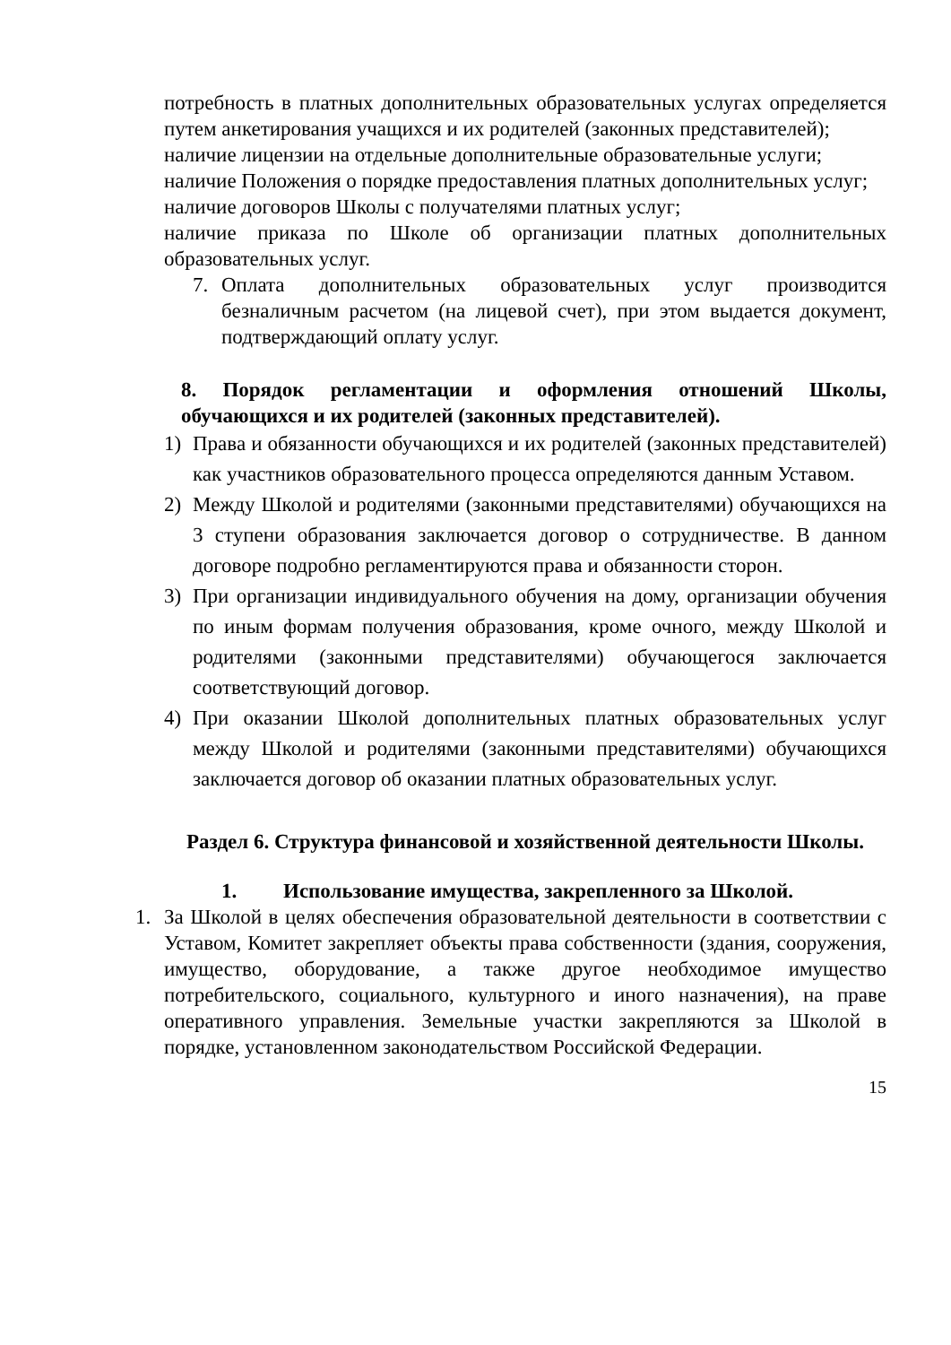потребность в платных дополнительных образовательных услугах определяется путем анкетирования учащихся и их родителей (законных представителей);
наличие лицензии на отдельные дополнительные образовательные услуги;
наличие Положения о порядке предоставления платных дополнительных услуг;
наличие договоров Школы с получателями платных услуг;
наличие приказа по Школе об организации платных дополнительных образовательных услуг.
7. Оплата дополнительных образовательных услуг производится безналичным расчетом (на лицевой счет), при этом выдается документ, подтверждающий оплату услуг.
8. Порядок регламентации и оформления отношений Школы, обучающихся и их родителей (законных представителей).
1) Права и обязанности обучающихся и их родителей (законных представителей) как участников образовательного процесса определяются данным Уставом.
2) Между Школой и родителями (законными представителями) обучающихся на 3 ступени образования заключается договор о сотрудничестве. В данном договоре подробно регламентируются права и обязанности сторон.
3) При организации индивидуального обучения на дому, организации обучения по иным формам получения образования, кроме очного, между Школой и родителями (законными представителями) обучающегося заключается соответствующий договор.
4) При оказании Школой дополнительных платных образовательных услуг между Школой и родителями (законными представителями) обучающихся заключается договор об оказании платных образовательных услуг.
Раздел 6. Структура финансовой и хозяйственной деятельности Школы.
1. Использование имущества, закрепленного за Школой.
1. За Школой в целях обеспечения образовательной деятельности в соответствии с Уставом, Комитет закрепляет объекты права собственности (здания, сооружения, имущество, оборудование, а также другое необходимое имущество потребительского, социального, культурного и иного назначения), на праве оперативного управления. Земельные участки закрепляются за Школой в порядке, установленном законодательством Российской Федерации.
15